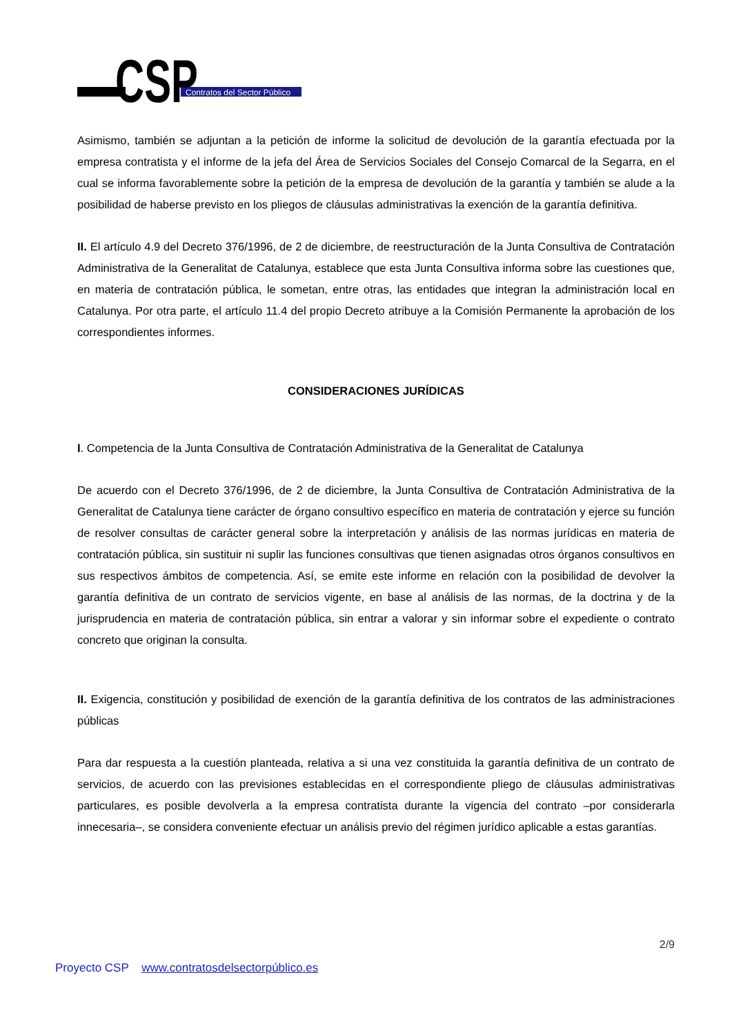CSP
Contratos del Sector Público
Asimismo, también se adjuntan a la petición de informe la solicitud de devolución de la garantía efectuada por la empresa contratista y el informe de la jefa del Área de Servicios Sociales del Consejo Comarcal de la Segarra, en el cual se informa favorablemente sobre la petición de la empresa de devolución de la garantía y también se alude a la posibilidad de haberse previsto en los pliegos de cláusulas administrativas la exención de la garantía definitiva.
II. El artículo 4.9 del Decreto 376/1996, de 2 de diciembre, de reestructuración de la Junta Consultiva de Contratación Administrativa de la Generalitat de Catalunya, establece que esta Junta Consultiva informa sobre las cuestiones que, en materia de contratación pública, le sometan, entre otras, las entidades que integran la administración local en Catalunya. Por otra parte, el artículo 11.4 del propio Decreto atribuye a la Comisión Permanente la aprobación de los correspondientes informes.
CONSIDERACIONES JURÍDICAS
I. Competencia de la Junta Consultiva de Contratación Administrativa de la Generalitat de Catalunya
De acuerdo con el Decreto 376/1996, de 2 de diciembre, la Junta Consultiva de Contratación Administrativa de la Generalitat de Catalunya tiene carácter de órgano consultivo específico en materia de contratación y ejerce su función de resolver consultas de carácter general sobre la interpretación y análisis de las normas jurídicas en materia de contratación pública, sin sustituir ni suplir las funciones consultivas que tienen asignadas otros órganos consultivos en sus respectivos ámbitos de competencia. Así, se emite este informe en relación con la posibilidad de devolver la garantía definitiva de un contrato de servicios vigente, en base al análisis de las normas, de la doctrina y de la jurisprudencia en materia de contratación pública, sin entrar a valorar y sin informar sobre el expediente o contrato concreto que originan la consulta.
II. Exigencia, constitución y posibilidad de exención de la garantía definitiva de los contratos de las administraciones públicas
Para dar respuesta a la cuestión planteada, relativa a si una vez constituida la garantía definitiva de un contrato de servicios, de acuerdo con las previsiones establecidas en el correspondiente pliego de cláusulas administrativas particulares, es posible devolverla a la empresa contratista durante la vigencia del contrato –por considerarla innecesaria–, se considera conveniente efectuar un análisis previo del régimen jurídico aplicable a estas garantías.
2/9
Proyecto CSP www.contratosdelsectorpúblico.es